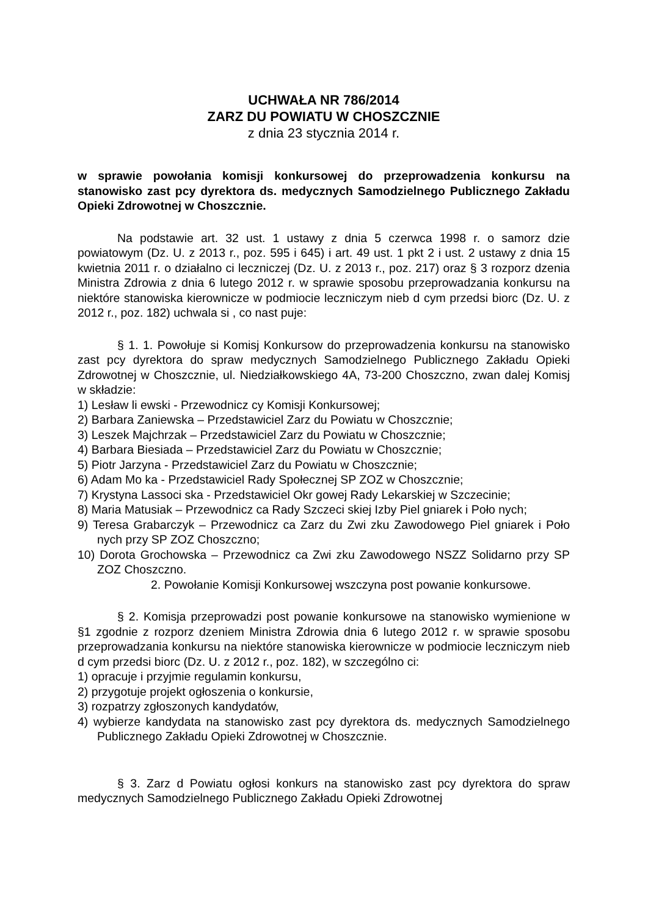UCHWAŁA NR 786/2014
ZARZ DU POWIATU W CHOSZCZNIE
z dnia 23 stycznia 2014 r.
w sprawie powołania komisji konkursowej do przeprowadzenia konkursu na stanowisko zast pcy dyrektora ds. medycznych Samodzielnego Publicznego Zakładu Opieki Zdrowotnej w Choszcznie.
Na podstawie art. 32 ust. 1 ustawy z dnia 5 czerwca 1998 r. o samorz dzie powiatowym (Dz. U. z 2013 r., poz. 595 i 645) i art. 49 ust. 1 pkt 2 i ust. 2 ustawy z dnia 15 kwietnia 2011 r. o działalno ci leczniczej (Dz. U. z 2013 r., poz. 217) oraz § 3 rozporz dzenia Ministra Zdrowia z dnia 6 lutego 2012 r. w sprawie sposobu przeprowadzania konkursu na niektóre stanowiska kierownicze w podmiocie leczniczym nieb d cym przedsi biorc (Dz. U. z 2012 r., poz. 182) uchwala si , co nast puje:
§ 1. 1. Powołuje si Komisj Konkursow do przeprowadzenia konkursu na stanowisko zast pcy dyrektora do spraw medycznych Samodzielnego Publicznego Zakładu Opieki Zdrowotnej w Choszcznie, ul. Niedziałkowskiego 4A, 73-200 Choszczno, zwan dalej Komisj w składzie:
1) Lesław li ewski - Przewodnicz cy Komisji Konkursowej;
2) Barbara Zaniewska – Przedstawiciel Zarz du Powiatu w Choszcznie;
3) Leszek Majchrzak – Przedstawiciel Zarz du Powiatu w Choszcznie;
4) Barbara Biesiada – Przedstawiciel Zarz du Powiatu w Choszcznie;
5) Piotr Jarzyna - Przedstawiciel Zarz du Powiatu w Choszcznie;
6) Adam Mo ka - Przedstawiciel Rady Społecznej SP ZOZ w Choszcznie;
7) Krystyna Lassoci ska - Przedstawiciel Okr gowej Rady Lekarskiej w Szczecinie;
8) Maria Matusiak – Przewodnicz ca Rady Szczeci skiej Izby Piel gniarek i Poło nych;
9) Teresa Grabarczyk – Przewodnicz ca Zarz du Zwi zku Zawodowego Piel gniarek i Poło nych przy SP ZOZ Choszczno;
10) Dorota Grochowska – Przewodnicz ca Zwi zku Zawodowego NSZZ Solidarno przy SP ZOZ Choszczno.
2. Powołanie Komisji Konkursowej wszczyna post powanie konkursowe.
§ 2. Komisja przeprowadzi post powanie konkursowe na stanowisko wymienione w §1 zgodnie z rozporz dzeniem Ministra Zdrowia dnia 6 lutego 2012 r. w sprawie sposobu przeprowadzania konkursu na niektóre stanowiska kierownicze w podmiocie leczniczym nieb d cym przedsi biorc (Dz. U. z 2012 r., poz. 182), w szczególno ci:
1) opracuje i przyjmie regulamin konkursu,
2) przygotuje projekt ogłoszenia o konkursie,
3) rozpatrzy zgłoszonych kandydatów,
4) wybierze kandydata na stanowisko zast pcy dyrektora ds. medycznych Samodzielnego Publicznego Zakładu Opieki Zdrowotnej w Choszcznie.
§ 3. Zarz d Powiatu ogłosi konkurs na stanowisko zast pcy dyrektora do spraw medycznych Samodzielnego Publicznego Zakładu Opieki Zdrowotnej